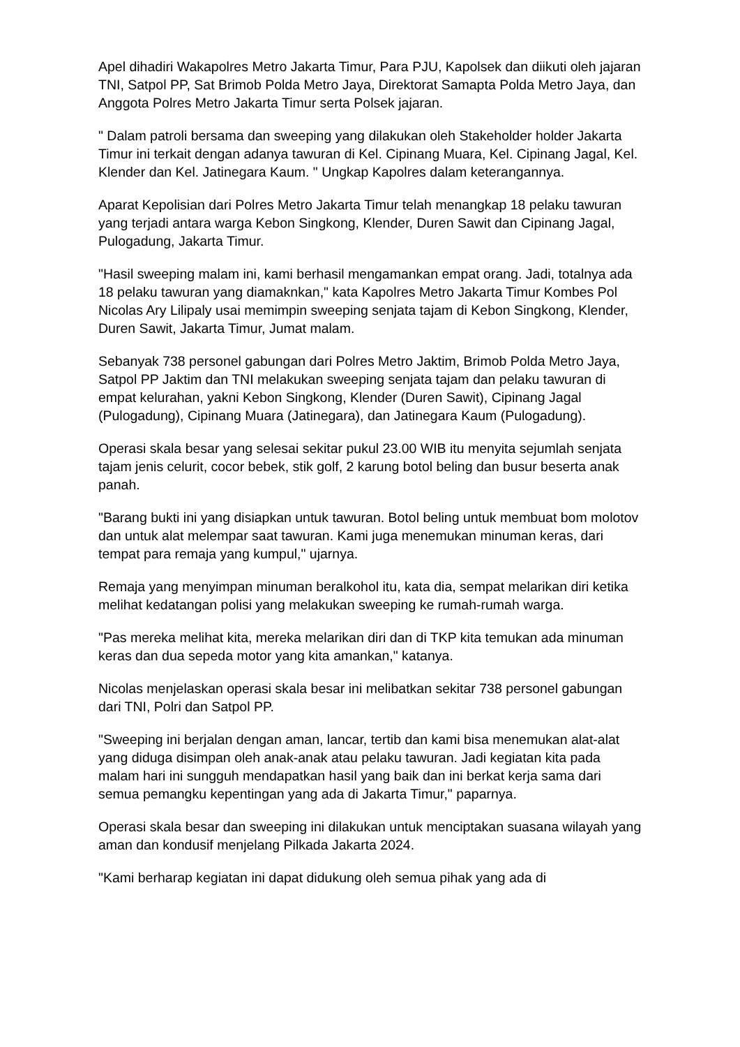Apel dihadiri Wakapolres Metro Jakarta Timur, Para PJU, Kapolsek dan diikuti oleh jajaran TNI, Satpol PP, Sat Brimob Polda Metro Jaya, Direktorat Samapta Polda Metro Jaya, dan Anggota Polres Metro Jakarta Timur serta Polsek jajaran.
" Dalam patroli bersama dan sweeping yang dilakukan oleh Stakeholder holder Jakarta Timur ini terkait dengan adanya tawuran di Kel. Cipinang Muara, Kel. Cipinang Jagal, Kel. Klender dan Kel. Jatinegara Kaum. " Ungkap Kapolres dalam keterangannya.
Aparat Kepolisian dari Polres Metro Jakarta Timur telah menangkap 18 pelaku tawuran yang terjadi antara warga Kebon Singkong, Klender, Duren Sawit dan Cipinang Jagal, Pulogadung, Jakarta Timur.
"Hasil sweeping malam ini, kami berhasil mengamankan empat orang. Jadi, totalnya ada 18 pelaku tawuran yang diamaknkan," kata Kapolres Metro Jakarta Timur Kombes Pol Nicolas Ary Lilipaly usai memimpin sweeping senjata tajam di Kebon Singkong, Klender, Duren Sawit, Jakarta Timur, Jumat malam.
Sebanyak 738 personel gabungan dari Polres Metro Jaktim, Brimob Polda Metro Jaya, Satpol PP Jaktim dan TNI melakukan sweeping senjata tajam dan pelaku tawuran di empat kelurahan, yakni Kebon Singkong, Klender (Duren Sawit), Cipinang Jagal (Pulogadung), Cipinang Muara (Jatinegara), dan Jatinegara Kaum (Pulogadung).
Operasi skala besar yang selesai sekitar pukul 23.00 WIB itu menyita sejumlah senjata tajam jenis celurit, cocor bebek, stik golf, 2 karung botol beling dan busur beserta anak panah.
"Barang bukti ini yang disiapkan untuk tawuran. Botol beling untuk membuat bom molotov dan untuk alat melempar saat tawuran. Kami juga menemukan minuman keras, dari tempat para remaja yang kumpul," ujarnya.
Remaja yang menyimpan minuman beralkohol itu, kata dia, sempat melarikan diri ketika melihat kedatangan polisi yang melakukan sweeping ke rumah-rumah warga.
"Pas mereka melihat kita, mereka melarikan diri dan di TKP kita temukan ada minuman keras dan dua sepeda motor yang kita amankan," katanya.
Nicolas menjelaskan operasi skala besar ini melibatkan sekitar 738 personel gabungan dari TNI, Polri dan Satpol PP.
"Sweeping ini berjalan dengan aman, lancar, tertib dan kami bisa menemukan alat-alat yang diduga disimpan oleh anak-anak atau pelaku tawuran. Jadi kegiatan kita pada malam hari ini sungguh mendapatkan hasil yang baik dan ini berkat kerja sama dari semua pemangku kepentingan yang ada di Jakarta Timur," paparnya.
Operasi skala besar dan sweeping ini dilakukan untuk menciptakan suasana wilayah yang aman dan kondusif menjelang Pilkada Jakarta 2024.
"Kami berharap kegiatan ini dapat didukung oleh semua pihak yang ada di